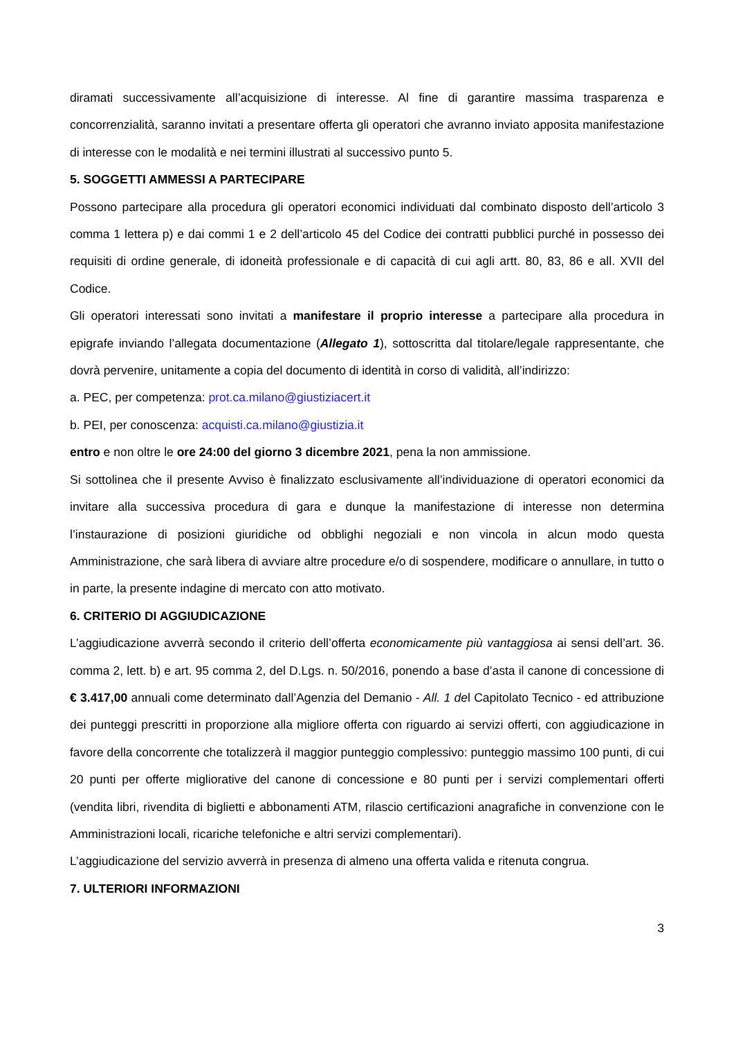diramati successivamente all’acquisizione di interesse. Al fine di garantire massima trasparenza e concorrenzialità, saranno invitati a presentare offerta gli operatori che avranno inviato apposita manifestazione di interesse con le modalità e nei termini illustrati al successivo punto 5.
5. SOGGETTI AMMESSI A PARTECIPARE
Possono partecipare alla procedura gli operatori economici individuati dal combinato disposto dell’articolo 3 comma 1 lettera p) e dai commi 1 e 2 dell’articolo 45 del Codice dei contratti pubblici purché in possesso dei requisiti di ordine generale, di idoneità professionale e di capacità di cui agli artt. 80, 83, 86 e all. XVII del Codice.
Gli operatori interessati sono invitati a manifestare il proprio interesse a partecipare alla procedura in epigrafe inviando l’allegata documentazione (Allegato 1), sottoscritta dal titolare/legale rappresentante, che dovrà pervenire, unitamente a copia del documento di identità in corso di validità, all’indirizzo:
a. PEC, per competenza: prot.ca.milano@giustiziacert.it
b. PEI, per conoscenza: acquisti.ca.milano@giustizia.it
entro e non oltre le ore 24:00 del giorno 3 dicembre 2021, pena la non ammissione.
Si sottolinea che il presente Avviso è finalizzato esclusivamente all’individuazione di operatori economici da invitare alla successiva procedura di gara e dunque la manifestazione di interesse non determina l’instaurazione di posizioni giuridiche od obblighi negoziali e non vincola in alcun modo questa Amministrazione, che sarà libera di avviare altre procedure e/o di sospendere, modificare o annullare, in tutto o in parte, la presente indagine di mercato con atto motivato.
6. CRITERIO DI AGGIUDICAZIONE
L’aggiudicazione avverrà secondo il criterio dell’offerta economicamente più vantaggiosa ai sensi dell’art. 36. comma 2, lett. b) e art. 95 comma 2, del D.Lgs. n. 50/2016, ponendo a base d’asta il canone di concessione di € 3.417,00 annuali come determinato dall’Agenzia del Demanio - All. 1 del Capitolato Tecnico - ed attribuzione dei punteggi prescritti in proporzione alla migliore offerta con riguardo ai servizi offerti, con aggiudicazione in favore della concorrente che totalizzerà il maggior punteggio complessivo: punteggio massimo 100 punti, di cui 20 punti per offerte migliorative del canone di concessione e 80 punti per i servizi complementari offerti (vendita libri, rivendita di biglietti e abbonamenti ATM, rilascio certificazioni anagrafiche in convenzione con le Amministrazioni locali, ricariche telefoniche e altri servizi complementari).
L’aggiudicazione del servizio avverrà in presenza di almeno una offerta valida e ritenuta congrua.
7. ULTERIORI INFORMAZIONI
3